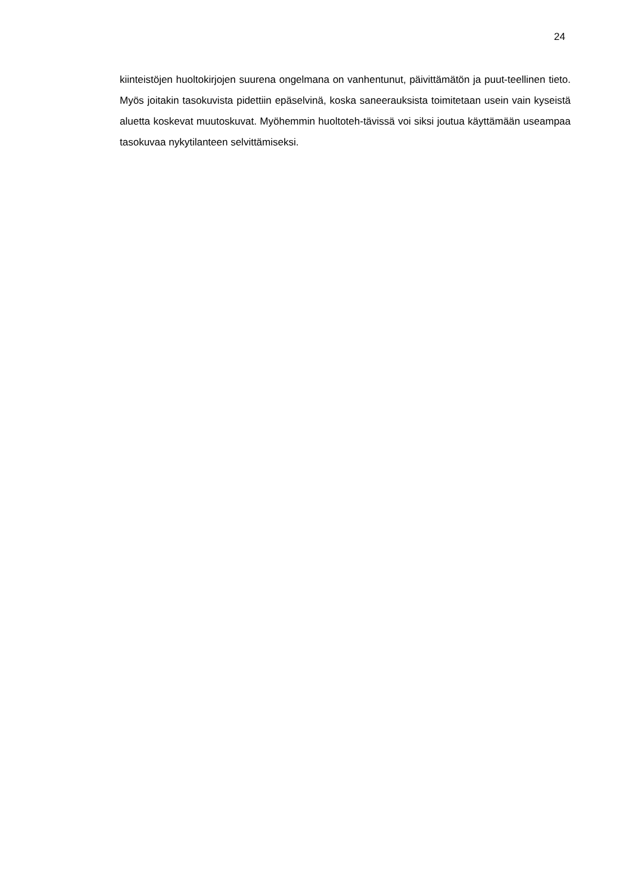24
kiinteistöjen huoltokirjojen suurena ongelmana on vanhentunut, päivittämätön ja puut-teellinen tieto. Myös joitakin tasokuvista pidettiin epäselvinä, koska saneerauksista toimitetaan usein vain kyseistä aluetta koskevat muutoskuvat. Myöhemmin huoltoteh-tävissä voi siksi joutua käyttämään useampaa tasokuvaa nykytilanteen selvittämiseksi.